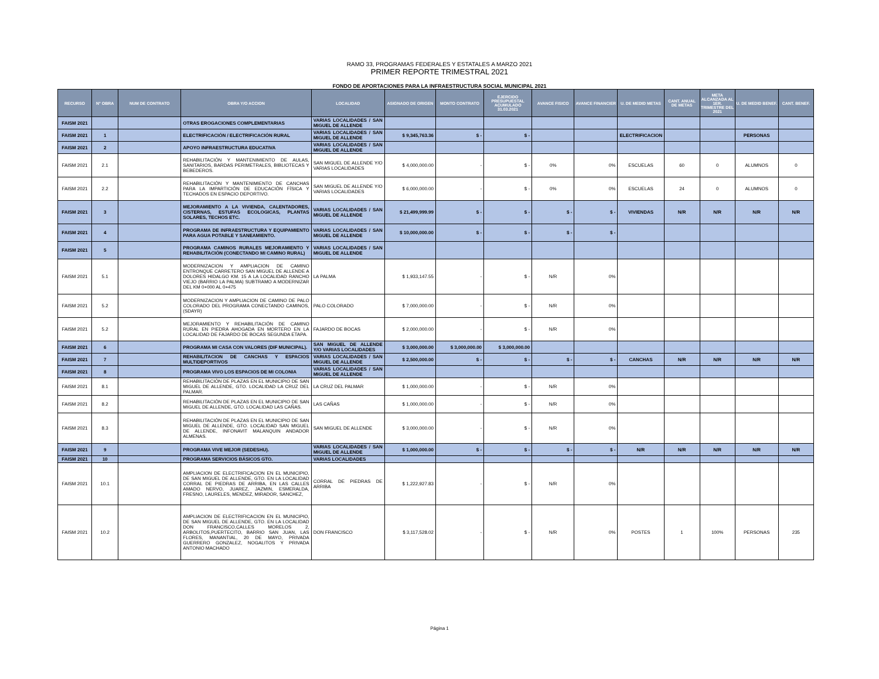RAMO 33, PROGRAMAS FEDERALES Y ESTATALES A MARZO 2021
PRIMER REPORTE TRIMESTRAL 2021
FONDO DE APORTACIONES PARA LA INFRAESTRUCTURA SOCIAL MUNICIPAL 2021
| RECURSO | N° OBRA | NUM DE CONTRATO | OBRA Y/O ACCION | LOCALIDAD | ASIGNADO DE ORIGEN | MONTO CONTRATO | EJERCIDO PRESUPUESTAL ACUMULADO 31.03.2021 | AVANCE FISICO | AVANCE FINANCIER | U. DE MEDID METAS | CANT. ANUAL DE METAS | META ALCANZADA AL 1ER. TRIMESTRE DEL 2021 | U. DE MEDID BENEF. | CANT. BENEF. |
| --- | --- | --- | --- | --- | --- | --- | --- | --- | --- | --- | --- | --- | --- | --- |
| FAISM 2021 | | | OTRAS EROGACIONES COMPLEMENTARIAS | VARIAS LOCALIDADES / SAN MIGUEL DE ALLENDE | | | | | | | | | | |
| FAISM 2021 | 1 | | ELECTRIFICACIÓN / ELECTRIFICACIÓN RURAL | VARIAS LOCALIDADES / SAN MIGUEL DE ALLENDE | $ 9,345,763.36 | $ - | $ - | | | ELECTRIFICACION | | | PERSONAS | |
| FAISM 2021 | 2 | | APOYO INFRAESTRUCTURA EDUCATIVA | VARIAS LOCALIDADES / SAN MIGUEL DE ALLENDE | | | | | | | | | | |
| FAISM 2021 | 2.1 | | REHABILITACIÓN Y MANTENIMIENTO DE AULAS, SANITARIOS, BARDAS PERIMETRALES, BIBLIOTECAS Y BEBEDEROS. | SAN MIGUEL DE ALLENDE Y/O VARIAS LOCALIDADES | $ 4,000,000.00 | - | $ - | 0% | 0% | ESCUELAS | 60 | 0 | ALUMNOS | 0 |
| FAISM 2021 | 2.2 | | REHABILITACIÓN Y MANTENIMIENTO DE CANCHAS PARA LA IMPARTICIÓN DE EDUCACIÓN FÍSICA Y TECHADOS EN ESPACIO DEPORTIVO. | SAN MIGUEL DE ALLENDE Y/O VARIAS LOCALIDADES | $ 6,000,000.00 | - | $ - | 0% | 0% | ESCUELAS | 24 | 0 | ALUMNOS | 0 |
| FAISM 2021 | 3 | | MEJORAMIENTO A LA VIVIENDA, CALENTADORES, CISTERNAS, ESTUFAS ECOLOGICAS, PLANTAS SOLARES, TECHOS ETC. | VARIAS LOCALIDADES / SAN MIGUEL DE ALLENDE | $ 21,499,999.99 | $ - | $ - | $ - | $ - | VIVIENDAS | N/R | N/R | N/R | N/R |
| FAISM 2021 | 4 | | PROGRAMA DE INFRAESTRUCTURA Y EQUIPAMIENTO PARA AGUA POTABLE Y SANEAMIENTO. | VARIAS LOCALIDADES / SAN MIGUEL DE ALLENDE | $ 10,000,000.00 | $ - | $ - | $ - | $ - | | | | | |
| FAISM 2021 | 5 | | PROGRAMA CAMINOS RURALES MEJORAMIENTO Y REHABILITACIÓN (CONECTANDO MI CAMINO RURAL) | VARIAS LOCALIDADES / SAN MIGUEL DE ALLENDE | | | | | | | | | | |
| FAISM 2021 | 5.1 | | MODERNIZACION Y AMPLIACION DE CAMINO ENTRONQUE CARRETERO SAN MIGUEL DE ALLENDE A DOLORES HIDALGO KM. 15 A LA LOCALIDAD RANCHO VIEJO (BARRIO LA PALMA) SUBTRAMO A MODERNIZAR DEL KM 0+000 AL 0+475 | LA PALMA | $ 1,933,147.55 | - | $ - | N/R | 0% | | | | | |
| FAISM 2021 | 5.2 | | MODERNIZACION Y AMPLIACION DE CAMINO DE PALO COLORADO DEL PROGRAMA CONECTANDO CAMINOS, (SDAYR) | PALO COLORADO | $ 7,000,000.00 | - | $ - | N/R | 0% | | | | | |
| FAISM 2021 | 5.2 | | MEJORAMIENTO Y REHABILITACIÓN DE CAMINO RURAL EN PIEDRA AHOGADA EN MORTERO EN LA LOCALIDAD DE FAJARDO DE BOCAS SEGUNDA ETAPA. | FAJARDO DE BOCAS | $ 2,000,000.00 | - | $ - | N/R | 0% | | | | | |
| FAISM 2021 | 6 | | PROGRAMA MI CASA CON VALORES (DIF MUNICIPAL). | SAN MIGUEL DE ALLENDE Y/O VARIAS LOCALIDADES | $ 3,000,000.00 | $ 3,000,000.00 | $ 3,000,000.00 | | | | | | | |
| FAISM 2021 | 7 | | REHABILITACION DE CANCHAS Y ESPACIOS MULTIDEPORTIVOS | VARIAS LOCALIDADES / SAN MIGUEL DE ALLENDE | $ 2,500,000.00 | $ - | $ - | $ - | $ - | CANCHAS | N/R | N/R | N/R | N/R |
| FAISM 2021 | 8 | | PROGRAMA VIVO LOS ESPACIOS DE MI COLONIA | VARIAS LOCALIDADES / SAN MIGUEL DE ALLENDE | | | | | | | | | | |
| FAISM 2021 | 8.1 | | REHABILITACIÓN DE PLAZAS EN EL MUNICIPIO DE SAN MIGUEL DE ALLENDE, GTO. LOCALIDAD LA CRUZ DEL PALMAR. | LA CRUZ DEL PALMAR | $ 1,000,000.00 | - | $ - | N/R | 0% | | | | | |
| FAISM 2021 | 8.2 | | REHABILITACIÓN DE PLAZAS EN EL MUNICIPIO DE SAN MIGUEL DE ALLENDE, GTO. LOCALIDAD LAS CAÑAS. | LAS CAÑAS | $ 1,000,000.00 | - | $ - | N/R | 0% | | | | | |
| FAISM 2021 | 8.3 | | REHABILITACIÓN DE PLAZAS EN EL MUNICIPIO DE SAN MIGUEL DE ALLENDE, GTO. LOCALIDAD SAN MIGUEL DE ALLENDE, INFONAVIT MALANQUIN ANDADOR ALMENAS. | SAN MIGUEL DE ALLENDE | $ 3,000,000.00 | - | $ - | N/R | 0% | | | | | |
| FAISM 2021 | 9 | | PROGRAMA VIVE MEJOR (SEDESHU). | VARIAS LOCALIDADES / SAN MIGUEL DE ALLENDE | $ 1,000,000.00 | $ - | $ - | $ - | $ - | N/R | N/R | N/R | N/R | N/R |
| FAISM 2021 | 10 | | PROGRAMA SERVICIOS BÁSICOS GTO. | VARIAS LOCALIDADES | | | | | | | | | | |
| FAISM 2021 | 10.1 | | AMPLIACION DE ELECTRIFICACION EN EL MUNICIPIO, DE SAN MIGUEL DE ALLENDE, GTO. EN LA LOCALIDAD CORRAL DE PIEDRAS DE ARRIBA, EN LAS CALLES AMADO NERVO, JUAREZ, JAZMIN, ESMERALDA, FRESNO, LAURELES, MENDEZ, MIRADOR, SANCHEZ, | CORRAL DE PIEDRAS DE ARRIBA | $ 1,222,927.83 | - | $ - | N/R | 0% | | | | | |
| FAISM 2021 | 10.2 | | AMPLIACION DE ELECTRIFICACION EN EL MUNICIPIO, DE SAN MIGUEL DE ALLENDE, GTO. EN LA LOCALIDAD DON FRANCISCO,CALLES MORELOS 2, ARBOLITOS,PUERTECITO, BARRIO SAN JUAN, LAS FLORES, MANANTIAL, 20 DE MAYO, PRIVADA GUERRERO GONZALEZ, NOGALITOS Y PRIVADA ANTONIO MACHADO | DON FRANCISCO | $ 3,117,528.02 | - | $ - | N/R | 0% | POSTES | 1 | 100% | PERSONAS | 235 |
Página 1